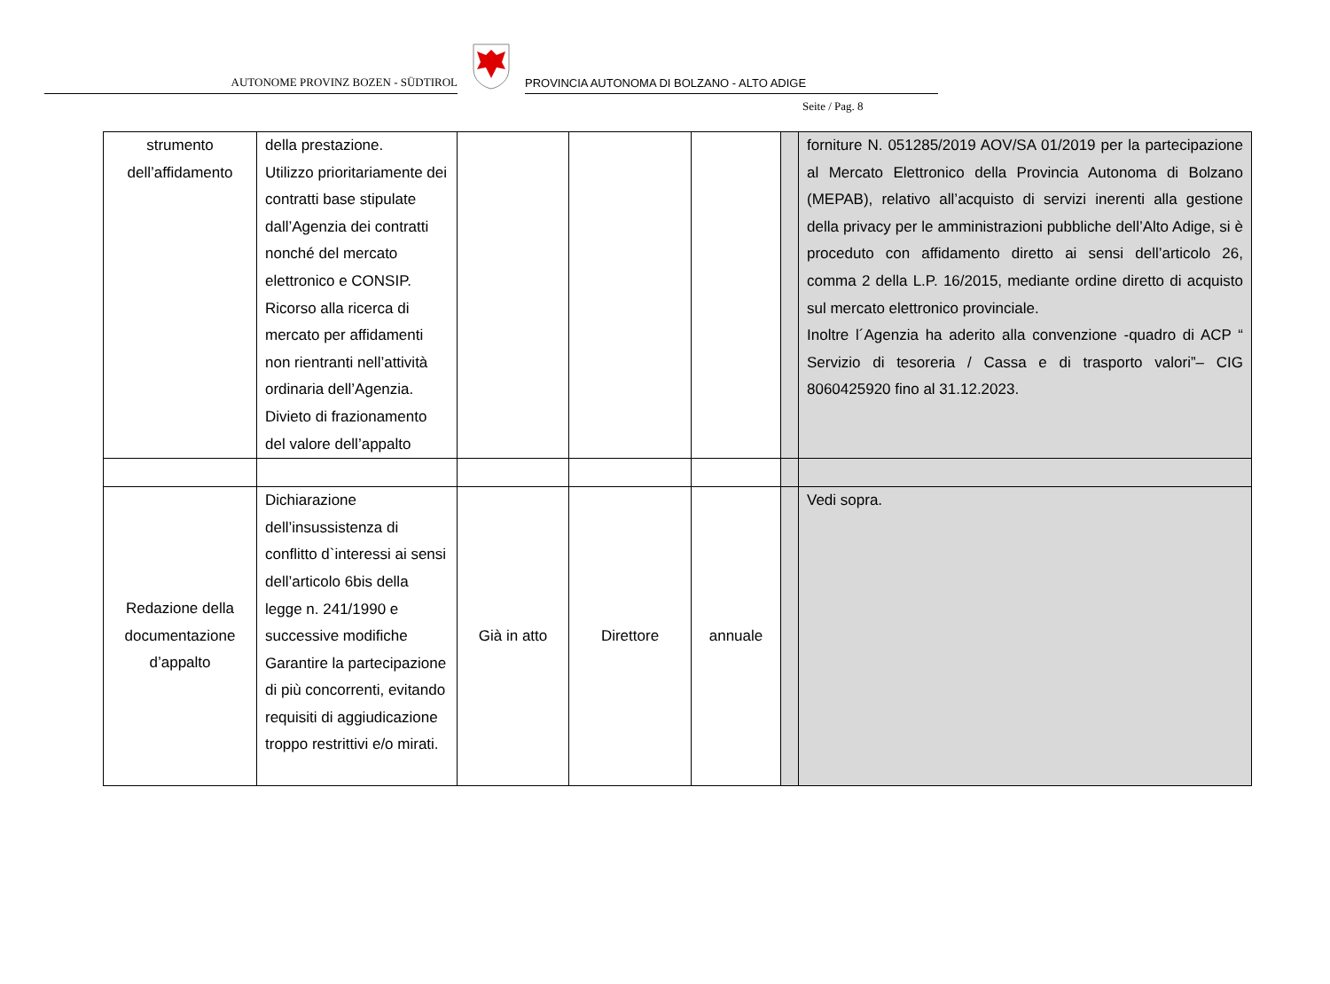AUTONOME PROVINZ BOZEN - SÜDTIROL
PROVINCIA AUTONOMA DI BOLZANO - ALTO ADIGE
Seite / Pag. 8
| strumento dell’affidamento | della prestazione. Utilizzo prioritariamente dei contratti base stipulate dall’Agenzia dei contratti nonché del mercato elettronico e CONSIP. Ricorso alla ricerca di mercato per affidamenti non rientranti nell’attività ordinaria dell’Agenzia. Divieto di frazionamento del valore dell’appalto | | | | | forniture N. 051285/2019 AOV/SA 01/2019 per la partecipazione al Mercato Elettronico della Provincia Autonoma di Bolzano (MEPAB), relativo all’acquisto di servizi inerenti alla gestione della privacy per le amministrazioni pubbliche dell’Alto Adige, si è proceduto con affidamento diretto ai sensi dell’articolo 26, comma 2 della L.P. 16/2015, mediante ordine diretto di acquisto sul mercato elettronico provinciale. Inoltre l´Agenzia ha aderito alla convenzione -quadro di ACP “ Servizio di tesoreria / Cassa e di trasporto valori”– CIG 8060425920 fino al 31.12.2023. |
| Redazione della documentazione d’appalto | Dichiarazione dell’insussistenza di conflitto d`interessi ai sensi dell’articolo 6bis della legge n. 241/1990 e successive modifiche Garantire la partecipazione di più concorrenti, evitando requisiti di aggiudicazione troppo restrittivi e/o mirati. | Già in atto | Direttore | annuale | | Vedi sopra. |